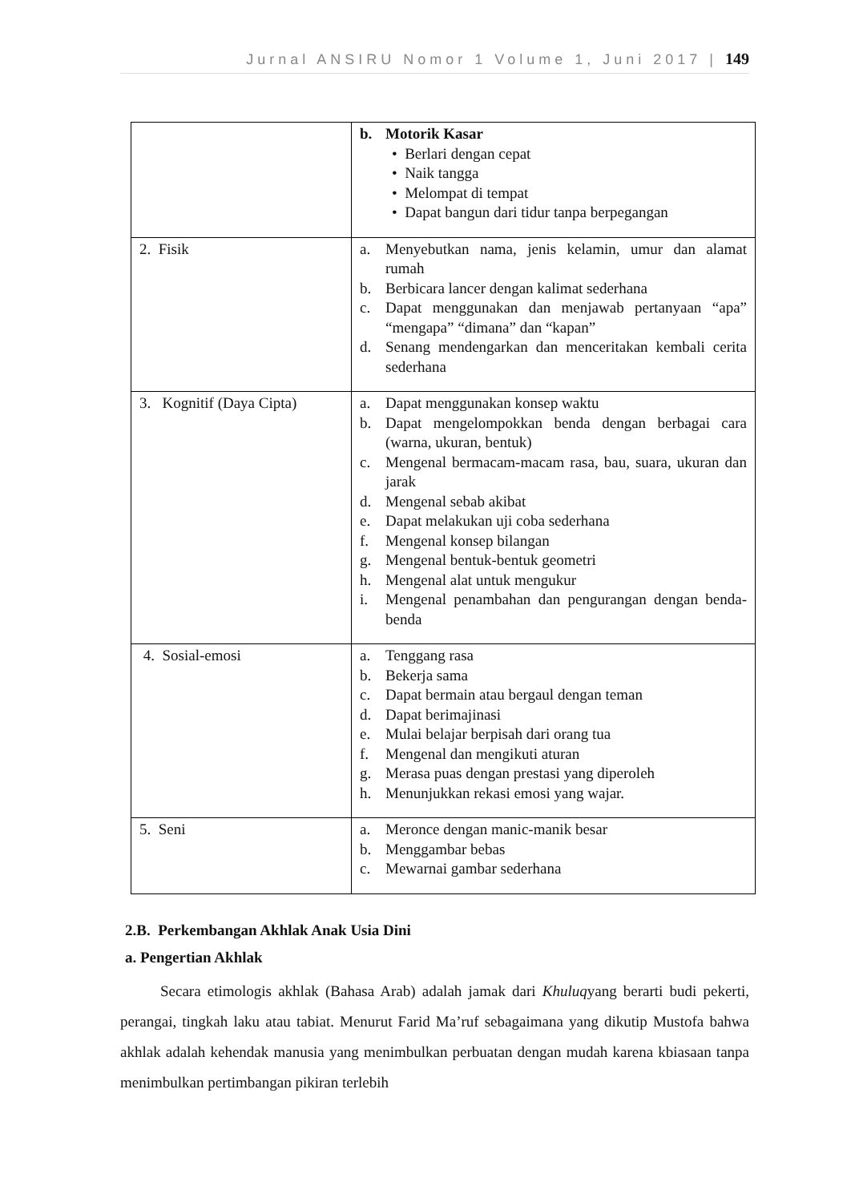Jurnal ANSIRU Nomor 1 Volume 1, Juni 2017 | 149
| | b. Motorik Kasar • Berlari dengan cepat • Naik tangga • Melompat di tempat • Dapat bangun dari tidur tanpa berpegangan |
| 2. Fisik | a. Menyebutkan nama, jenis kelamin, umur dan alamat rumah b. Berbicara lancer dengan kalimat sederhana c. Dapat menggunakan dan menjawab pertanyaan “apa” “mengapa” “dimana” dan “kapan” d. Senang mendengarkan dan menceritakan kembali cerita sederhana |
| 3. Kognitif (Daya Cipta) | a. Dapat menggunakan konsep waktu b. Dapat mengelompokkan benda dengan berbagai cara (warna, ukuran, bentuk) c. Mengenal bermacam-macam rasa, bau, suara, ukuran dan jarak d. Mengenal sebab akibat e. Dapat melakukan uji coba sederhana f. Mengenal konsep bilangan g. Mengenal bentuk-bentuk geometri h. Mengenal alat untuk mengukur i. Mengenal penambahan dan pengurangan dengan benda-benda |
| 4. Sosial-emosi | a. Tenggang rasa b. Bekerja sama c. Dapat bermain atau bergaul dengan teman d. Dapat berimajinasi e. Mulai belajar berpisah dari orang tua f. Mengenal dan mengikuti aturan g. Merasa puas dengan prestasi yang diperoleh h. Menunjukkan rekasi emosi yang wajar. |
| 5. Seni | a. Meronce dengan manic-manik besar b. Menggambar bebas c. Mewarnai gambar sederhana |
2.B. Perkembangan Akhlak Anak Usia Dini
a. Pengertian Akhlak
Secara etimologis akhlak (Bahasa Arab) adalah jamak dari Khuluqyang berarti budi pekerti, perangai, tingkah laku atau tabiat. Menurut Farid Ma’ruf sebagaimana yang dikutip Mustofa bahwa akhlak adalah kehendak manusia yang menimbulkan perbuatan dengan mudah karena kbiasaan tanpa menimbulkan pertimbangan pikiran terlebih